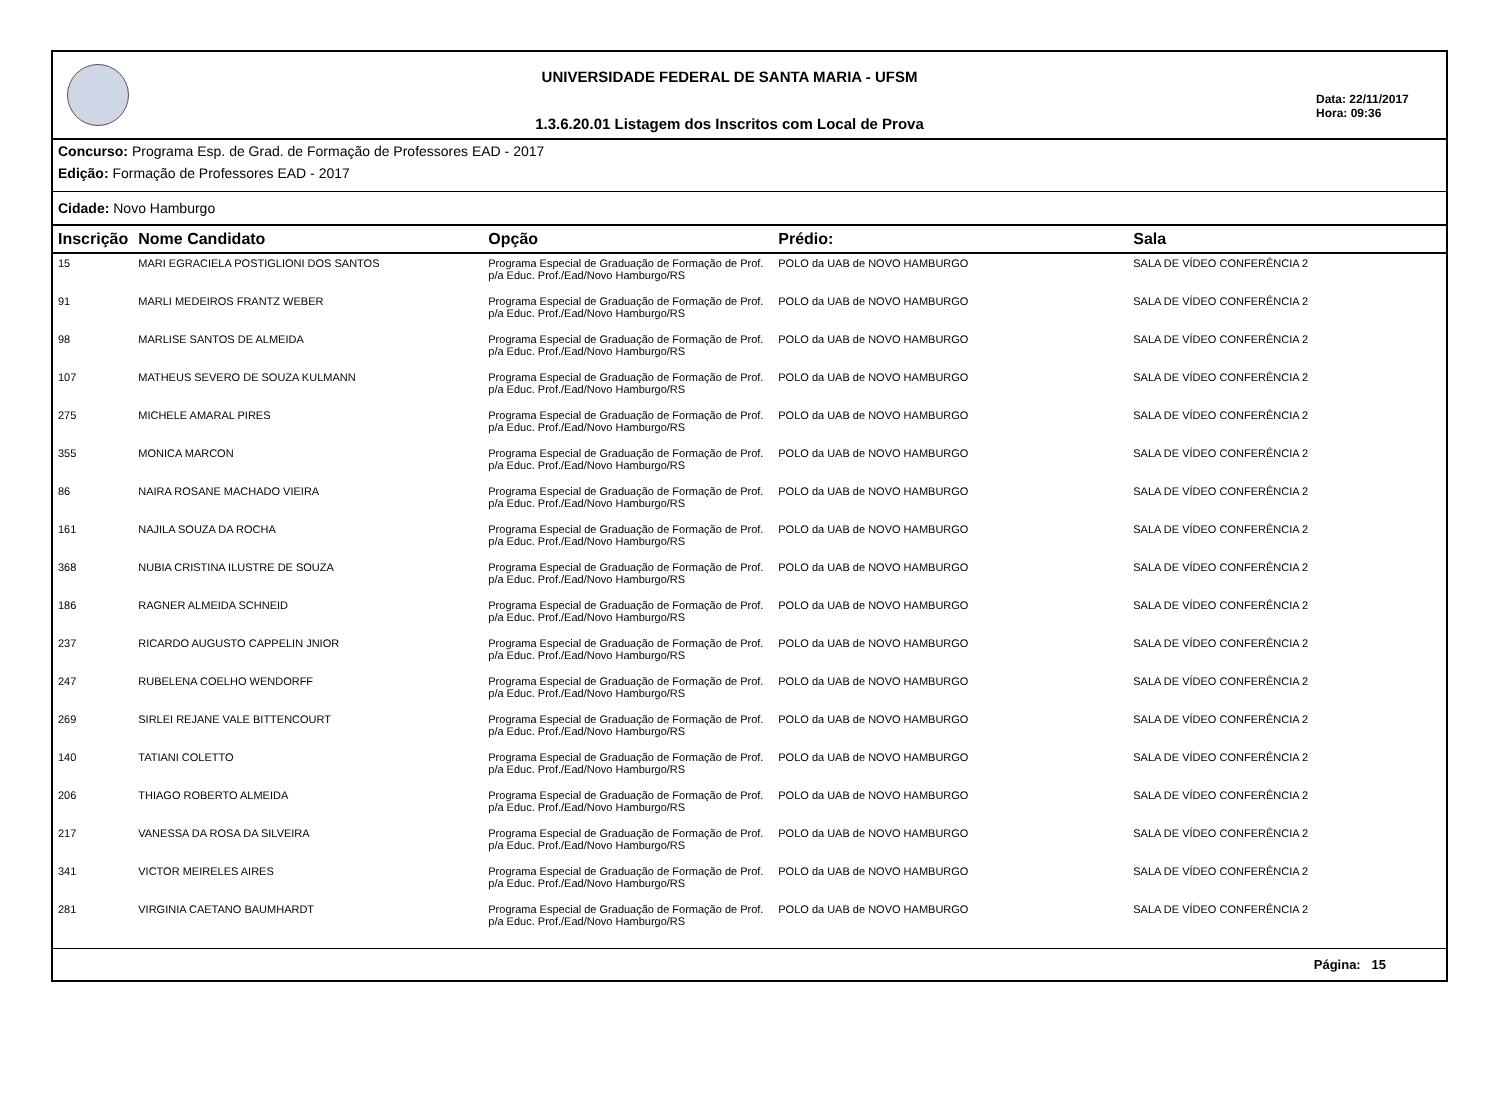UNIVERSIDADE FEDERAL DE SANTA MARIA - UFSM
1.3.6.20.01 Listagem dos Inscritos com Local de Prova
Data: 22/11/2017
Hora: 09:36
Concurso: Programa Esp. de Grad. de Formação de Professores EAD - 2017
Edição: Formação de Professores EAD - 2017
Cidade: Novo Hamburgo
| Inscrição | Nome Candidato | Opção | Prédio: | Sala |
| --- | --- | --- | --- | --- |
| 15 | MARI EGRACIELA POSTIGLIONI DOS SANTOS | Programa Especial de Graduação de Formação de Prof. p/a Educ. Prof./Ead/Novo Hamburgo/RS | POLO da UAB de NOVO HAMBURGO | SALA DE VÍDEO CONFERÊNCIA 2 |
| 91 | MARLI MEDEIROS FRANTZ WEBER | Programa Especial de Graduação de Formação de Prof. p/a Educ. Prof./Ead/Novo Hamburgo/RS | POLO da UAB de NOVO HAMBURGO | SALA DE VÍDEO CONFERÊNCIA 2 |
| 98 | MARLISE SANTOS DE ALMEIDA | Programa Especial de Graduação de Formação de Prof. p/a Educ. Prof./Ead/Novo Hamburgo/RS | POLO da UAB de NOVO HAMBURGO | SALA DE VÍDEO CONFERÊNCIA 2 |
| 107 | MATHEUS SEVERO DE SOUZA KULMANN | Programa Especial de Graduação de Formação de Prof. p/a Educ. Prof./Ead/Novo Hamburgo/RS | POLO da UAB de NOVO HAMBURGO | SALA DE VÍDEO CONFERÊNCIA 2 |
| 275 | MICHELE AMARAL PIRES | Programa Especial de Graduação de Formação de Prof. p/a Educ. Prof./Ead/Novo Hamburgo/RS | POLO da UAB de NOVO HAMBURGO | SALA DE VÍDEO CONFERÊNCIA 2 |
| 355 | MONICA MARCON | Programa Especial de Graduação de Formação de Prof. p/a Educ. Prof./Ead/Novo Hamburgo/RS | POLO da UAB de NOVO HAMBURGO | SALA DE VÍDEO CONFERÊNCIA 2 |
| 86 | NAIRA ROSANE MACHADO VIEIRA | Programa Especial de Graduação de Formação de Prof. p/a Educ. Prof./Ead/Novo Hamburgo/RS | POLO da UAB de NOVO HAMBURGO | SALA DE VÍDEO CONFERÊNCIA 2 |
| 161 | NAJILA SOUZA DA ROCHA | Programa Especial de Graduação de Formação de Prof. p/a Educ. Prof./Ead/Novo Hamburgo/RS | POLO da UAB de NOVO HAMBURGO | SALA DE VÍDEO CONFERÊNCIA 2 |
| 368 | NUBIA CRISTINA ILUSTRE DE SOUZA | Programa Especial de Graduação de Formação de Prof. p/a Educ. Prof./Ead/Novo Hamburgo/RS | POLO da UAB de NOVO HAMBURGO | SALA DE VÍDEO CONFERÊNCIA 2 |
| 186 | RAGNER ALMEIDA SCHNEID | Programa Especial de Graduação de Formação de Prof. p/a Educ. Prof./Ead/Novo Hamburgo/RS | POLO da UAB de NOVO HAMBURGO | SALA DE VÍDEO CONFERÊNCIA 2 |
| 237 | RICARDO AUGUSTO CAPPELIN JNIOR | Programa Especial de Graduação de Formação de Prof. p/a Educ. Prof./Ead/Novo Hamburgo/RS | POLO da UAB de NOVO HAMBURGO | SALA DE VÍDEO CONFERÊNCIA 2 |
| 247 | RUBELENA COELHO WENDORFF | Programa Especial de Graduação de Formação de Prof. p/a Educ. Prof./Ead/Novo Hamburgo/RS | POLO da UAB de NOVO HAMBURGO | SALA DE VÍDEO CONFERÊNCIA 2 |
| 269 | SIRLEI REJANE VALE BITTENCOURT | Programa Especial de Graduação de Formação de Prof. p/a Educ. Prof./Ead/Novo Hamburgo/RS | POLO da UAB de NOVO HAMBURGO | SALA DE VÍDEO CONFERÊNCIA 2 |
| 140 | TATIANI COLETTO | Programa Especial de Graduação de Formação de Prof. p/a Educ. Prof./Ead/Novo Hamburgo/RS | POLO da UAB de NOVO HAMBURGO | SALA DE VÍDEO CONFERÊNCIA 2 |
| 206 | THIAGO ROBERTO ALMEIDA | Programa Especial de Graduação de Formação de Prof. p/a Educ. Prof./Ead/Novo Hamburgo/RS | POLO da UAB de NOVO HAMBURGO | SALA DE VÍDEO CONFERÊNCIA 2 |
| 217 | VANESSA DA ROSA DA SILVEIRA | Programa Especial de Graduação de Formação de Prof. p/a Educ. Prof./Ead/Novo Hamburgo/RS | POLO da UAB de NOVO HAMBURGO | SALA DE VÍDEO CONFERÊNCIA 2 |
| 341 | VICTOR MEIRELES AIRES | Programa Especial de Graduação de Formação de Prof. p/a Educ. Prof./Ead/Novo Hamburgo/RS | POLO da UAB de NOVO HAMBURGO | SALA DE VÍDEO CONFERÊNCIA 2 |
| 281 | VIRGINIA CAETANO BAUMHARDT | Programa Especial de Graduação de Formação de Prof. p/a Educ. Prof./Ead/Novo Hamburgo/RS | POLO da UAB de NOVO HAMBURGO | SALA DE VÍDEO CONFERÊNCIA 2 |
Página: 15